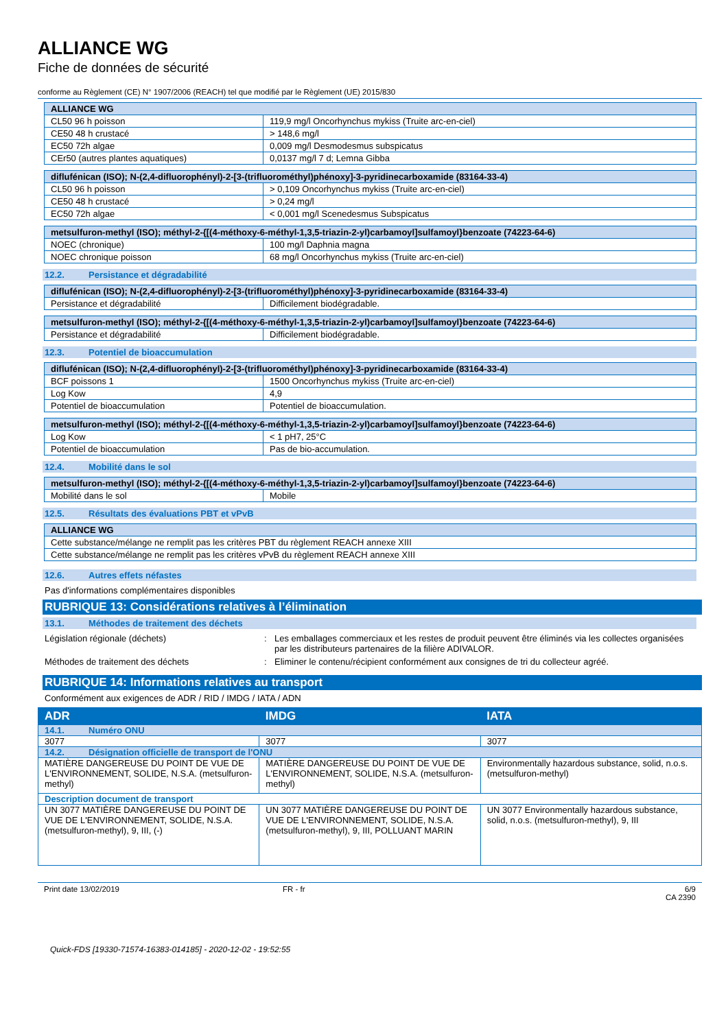ALLIANCE WG
Fiche de données de sécurité
conforme au Règlement (CE) N° 1907/2006 (REACH) tel que modifié par le Règlement (UE) 2015/830
| ALLIANCE WG | |
| --- | --- |
| CL50 96 h poisson | 119,9 mg/l Oncorhynchus mykiss (Truite arc-en-ciel) |
| CE50 48 h crustacé | > 148,6 mg/l |
| EC50 72h algae | 0,009 mg/l Desmodesmus subspicatus |
| CEr50 (autres plantes aquatiques) | 0,0137 mg/l 7 d; Lemna Gibba |
| diflufénican (ISO); N-(2,4-difluorophényl)-2-[3-(trifluorométhyl)phénoxy]-3-pyridinecarboxamide (83164-33-4) | |
| --- | --- |
| CL50 96 h poisson | > 0,109 Oncorhynchus mykiss (Truite arc-en-ciel) |
| CE50 48 h crustacé | > 0,24 mg/l |
| EC50 72h algae | < 0,001 mg/l Scenedesmus Subspicatus |
| metsulfuron-methyl (ISO); méthyl-2-{[(4-méthoxy-6-méthyl-1,3,5-triazin-2-yl)carbamoyl]sulfamoyl}benzoate (74223-64-6) | |
| --- | --- |
| NOEC (chronique) | 100 mg/l Daphnia magna |
| NOEC chronique poisson | 68 mg/l Oncorhynchus mykiss (Truite arc-en-ciel) |
12.2. Persistance et dégradabilité
| diflufénican (ISO); N-(2,4-difluorophényl)-2-[3-(trifluorométhyl)phénoxy]-3-pyridinecarboxamide (83164-33-4) | |
| --- | --- |
| Persistance et dégradabilité | Difficilement biodégradable. |
| metsulfuron-methyl (ISO); méthyl-2-{[(4-méthoxy-6-méthyl-1,3,5-triazin-2-yl)carbamoyl]sulfamoyl}benzoate (74223-64-6) | |
| --- | --- |
| Persistance et dégradabilité | Difficilement biodégradable. |
12.3. Potentiel de bioaccumulation
| diflufénican (ISO); N-(2,4-difluorophényl)-2-[3-(trifluorométhyl)phénoxy]-3-pyridinecarboxamide (83164-33-4) | |
| --- | --- |
| BCF poissons 1 | 1500 Oncorhynchus mykiss (Truite arc-en-ciel) |
| Log Kow | 4,9 |
| Potentiel de bioaccumulation | Potentiel de bioaccumulation. |
| metsulfuron-methyl (ISO); méthyl-2-{[(4-méthoxy-6-méthyl-1,3,5-triazin-2-yl)carbamoyl]sulfamoyl}benzoate (74223-64-6) | |
| --- | --- |
| Log Kow | < 1 pH7, 25°C |
| Potentiel de bioaccumulation | Pas de bio-accumulation. |
12.4. Mobilité dans le sol
| metsulfuron-methyl (ISO); méthyl-2-{[(4-méthoxy-6-méthyl-1,3,5-triazin-2-yl)carbamoyl]sulfamoyl}benzoate (74223-64-6) | |
| --- | --- |
| Mobilité dans le sol | Mobile |
12.5. Résultats des évaluations PBT et vPvB
| ALLIANCE WG |
| --- |
| Cette substance/mélange ne remplit pas les critères PBT du règlement REACH annexe XIII |
| Cette substance/mélange ne remplit pas les critères vPvB du règlement REACH annexe XIII |
12.6. Autres effets néfastes
Pas d'informations complémentaires disponibles
RUBRIQUE 13: Considérations relatives à l’élimination
13.1. Méthodes de traitement des déchets
Législation régionale (déchets) : Les emballages commerciaux et les restes de produit peuvent être éliminés via les collectes organisées par les distributeurs partenaires de la filière ADIVALOR.
Méthodes de traitement des déchets : Eliminer le contenu/récipient conformément aux consignes de tri du collecteur agréé.
RUBRIQUE 14: Informations relatives au transport
Conformément aux exigences de ADR / RID / IMDG / IATA / ADN
| ADR | IMDG | IATA |
| --- | --- | --- |
| 14.1. Numéro ONU | | |
| 3077 | 3077 | 3077 |
| 14.2. Désignation officielle de transport de l'ONU | | |
| MATIÈRE DANGEREUSE DU POINT DE VUE DE L'ENVIRONNEMENT, SOLIDE, N.S.A. (metsulfuron-methyl) | MATIÈRE DANGEREUSE DU POINT DE VUE DE L'ENVIRONNEMENT, SOLIDE, N.S.A. (metsulfuron-methyl) | Environmentally hazardous substance, solid, n.o.s. (metsulfuron-methyl) |
| Description document de transport | | |
| UN 3077 MATIÈRE DANGEREUSE DU POINT DE VUE DE L'ENVIRONNEMENT, SOLIDE, N.S.A. (metsulfuron-methyl), 9, III, (-) | UN 3077 MATIÈRE DANGEREUSE DU POINT DE VUE DE L'ENVIRONNEMENT, SOLIDE, N.S.A. (metsulfuron-methyl), 9, III, POLLUANT MARIN | UN 3077 Environmentally hazardous substance, solid, n.o.s. (metsulfuron-methyl), 9, III |
Print date 13/02/2019 FR - fr 6/9
CA 2390
Quick-FDS [19330-71574-16383-014185] - 2020-12-02 - 19:52:55